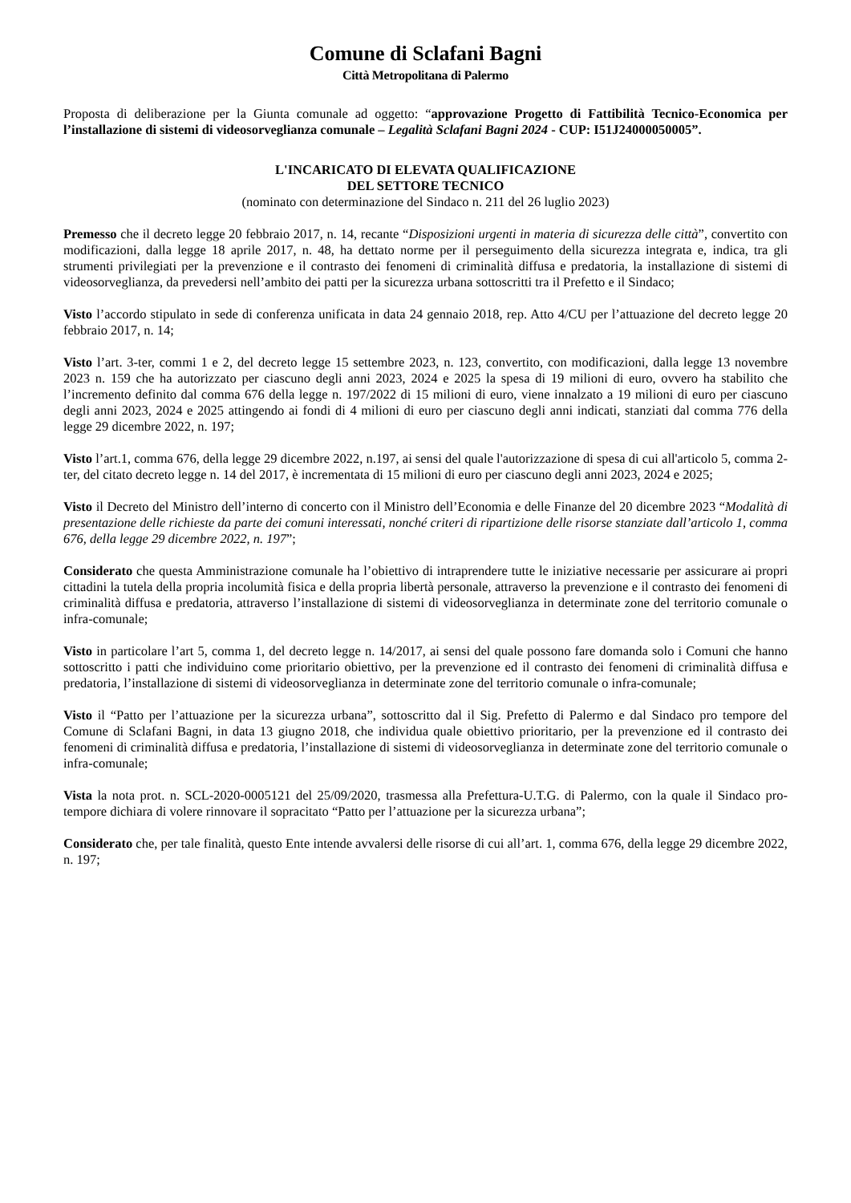Comune di Sclafani Bagni
Città Metropolitana di Palermo
Proposta di deliberazione per la Giunta comunale ad oggetto: “approvazione Progetto di Fattibilità Tecnico-Economica per l’installazione di sistemi di videosorveglianza comunale – Legalità Sclafani Bagni 2024 - CUP: I51J24000050005”.
L'INCARICATO DI ELEVATA QUALIFICAZIONE
DEL SETTORE TECNICO
(nominato con determinazione del Sindaco n. 211 del 26 luglio 2023)
Premesso che il decreto legge 20 febbraio 2017, n. 14, recante “Disposizioni urgenti in materia di sicurezza delle città”, convertito con modificazioni, dalla legge 18 aprile 2017, n. 48, ha dettato norme per il perseguimento della sicurezza integrata e, indica, tra gli strumenti privilegiati per la prevenzione e il contrasto dei fenomeni di criminalità diffusa e predatoria, la installazione di sistemi di videosorveglianza, da prevedersi nell’ambito dei patti per la sicurezza urbana sottoscritti tra il Prefetto e il Sindaco;
Visto l’accordo stipulato in sede di conferenza unificata in data 24 gennaio 2018, rep. Atto 4/CU per l’attuazione del decreto legge 20 febbraio 2017, n. 14;
Visto l’art. 3-ter, commi 1 e 2, del decreto legge 15 settembre 2023, n. 123, convertito, con modificazioni, dalla legge 13 novembre 2023 n. 159 che ha autorizzato per ciascuno degli anni 2023, 2024 e 2025 la spesa di 19 milioni di euro, ovvero ha stabilito che l’incremento definito dal comma 676 della legge n. 197/2022 di 15 milioni di euro, viene innalzato a 19 milioni di euro per ciascuno degli anni 2023, 2024 e 2025 attingendo ai fondi di 4 milioni di euro per ciascuno degli anni indicati, stanziati dal comma 776 della legge 29 dicembre 2022, n. 197;
Visto l’art.1, comma 676, della legge 29 dicembre 2022, n.197, ai sensi del quale l'autorizzazione di spesa di cui all'articolo 5, comma 2-ter, del citato decreto legge n. 14 del 2017, è incrementata di 15 milioni di euro per ciascuno degli anni 2023, 2024 e 2025;
Visto il Decreto del Ministro dell’interno di concerto con il Ministro dell’Economia e delle Finanze del 20 dicembre 2023 “Modalità di presentazione delle richieste da parte dei comuni interessati, nonché criteri di ripartizione delle risorse stanziate dall’articolo 1, comma 676, della legge 29 dicembre 2022, n. 197”;
Considerato che questa Amministrazione comunale ha l’obiettivo di intraprendere tutte le iniziative necessarie per assicurare ai propri cittadini la tutela della propria incolumità fisica e della propria libertà personale, attraverso la prevenzione e il contrasto dei fenomeni di criminalità diffusa e predatoria, attraverso l’installazione di sistemi di videosorveglianza in determinate zone del territorio comunale o infra-comunale;
Visto in particolare l’art 5, comma 1, del decreto legge n. 14/2017, ai sensi del quale possono fare domanda solo i Comuni che hanno sottoscritto i patti che individuino come prioritario obiettivo, per la prevenzione ed il contrasto dei fenomeni di criminalità diffusa e predatoria, l’installazione di sistemi di videosorveglianza in determinate zone del territorio comunale o infra-comunale;
Visto il “Patto per l’attuazione per la sicurezza urbana”, sottoscritto dal il Sig. Prefetto di Palermo e dal Sindaco pro tempore del Comune di Sclafani Bagni, in data 13 giugno 2018, che individua quale obiettivo prioritario, per la prevenzione ed il contrasto dei fenomeni di criminalità diffusa e predatoria, l’installazione di sistemi di videosorveglianza in determinate zone del territorio comunale o infra-comunale;
Vista la nota prot. n. SCL-2020-0005121 del 25/09/2020, trasmessa alla Prefettura-U.T.G. di Palermo, con la quale il Sindaco pro-tempore dichiara di volere rinnovare il sopracitato “Patto per l’attuazione per la sicurezza urbana”;
Considerato che, per tale finalità, questo Ente intende avvalersi delle risorse di cui all’art. 1, comma 676, della legge 29 dicembre 2022, n. 197;